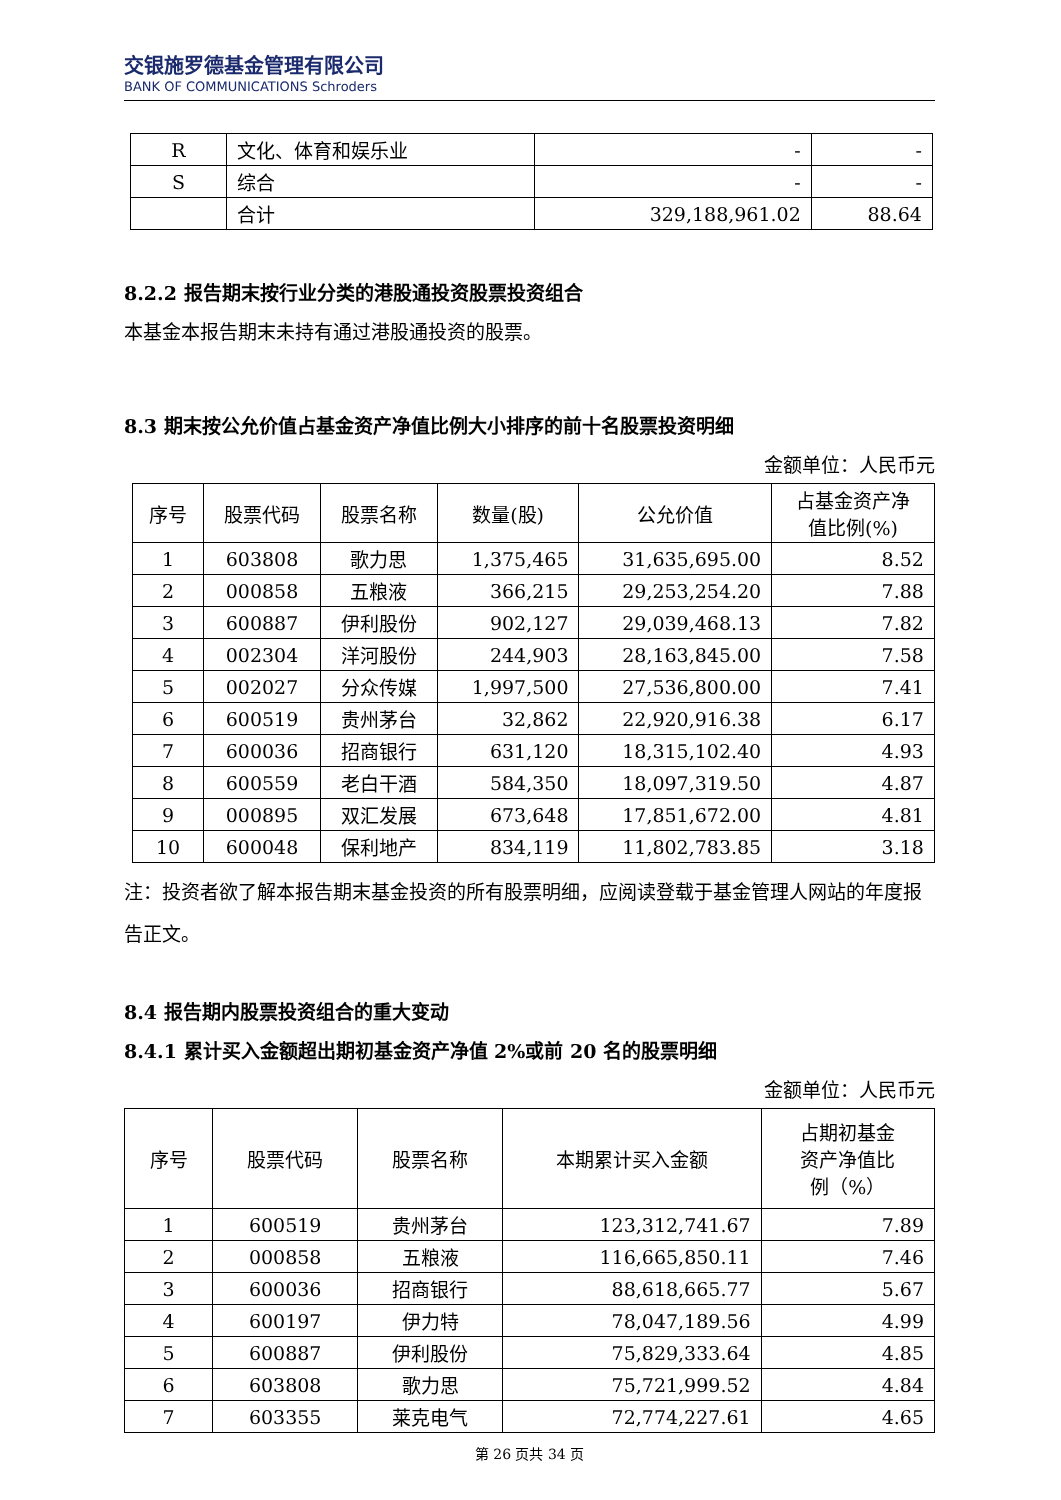交银施罗德基金管理有限公司
BANK OF COMMUNICATIONS Schroders
| R | 文化、体育和娱乐业 | - | - |
| S | 综合 | - | - |
| | 合计 | 329,188,961.02 | 88.64 |
8.2.2 报告期末按行业分类的港股通投资股票投资组合
本基金本报告期末未持有通过港股通投资的股票。
8.3 期末按公允价值占基金资产净值比例大小排序的前十名股票投资明细
金额单位：人民币元
| 序号 | 股票代码 | 股票名称 | 数量(股) | 公允价值 | 占基金资产净 值比例(%) |
| --- | --- | --- | --- | --- | --- |
| 1 | 603808 | 歌力思 | 1,375,465 | 31,635,695.00 | 8.52 |
| 2 | 000858 | 五粮液 | 366,215 | 29,253,254.20 | 7.88 |
| 3 | 600887 | 伊利股份 | 902,127 | 29,039,468.13 | 7.82 |
| 4 | 002304 | 洋河股份 | 244,903 | 28,163,845.00 | 7.58 |
| 5 | 002027 | 分众传媒 | 1,997,500 | 27,536,800.00 | 7.41 |
| 6 | 600519 | 贵州茅台 | 32,862 | 22,920,916.38 | 6.17 |
| 7 | 600036 | 招商银行 | 631,120 | 18,315,102.40 | 4.93 |
| 8 | 600559 | 老白干酒 | 584,350 | 18,097,319.50 | 4.87 |
| 9 | 000895 | 双汇发展 | 673,648 | 17,851,672.00 | 4.81 |
| 10 | 600048 | 保利地产 | 834,119 | 11,802,783.85 | 3.18 |
注：投资者欲了解本报告期末基金投资的所有股票明细，应阅读登载于基金管理人网站的年度报告正文。
8.4 报告期内股票投资组合的重大变动
8.4.1 累计买入金额超出期初基金资产净值 2%或前 20 名的股票明细
金额单位：人民币元
| 序号 | 股票代码 | 股票名称 | 本期累计买入金额 | 占期初基金 资产净值比 例（%） |
| --- | --- | --- | --- | --- |
| 1 | 600519 | 贵州茅台 | 123,312,741.67 | 7.89 |
| 2 | 000858 | 五粮液 | 116,665,850.11 | 7.46 |
| 3 | 600036 | 招商银行 | 88,618,665.77 | 5.67 |
| 4 | 600197 | 伊力特 | 78,047,189.56 | 4.99 |
| 5 | 600887 | 伊利股份 | 75,829,333.64 | 4.85 |
| 6 | 603808 | 歌力思 | 75,721,999.52 | 4.84 |
| 7 | 603355 | 莱克电气 | 72,774,227.61 | 4.65 |
第 26 页共 34 页